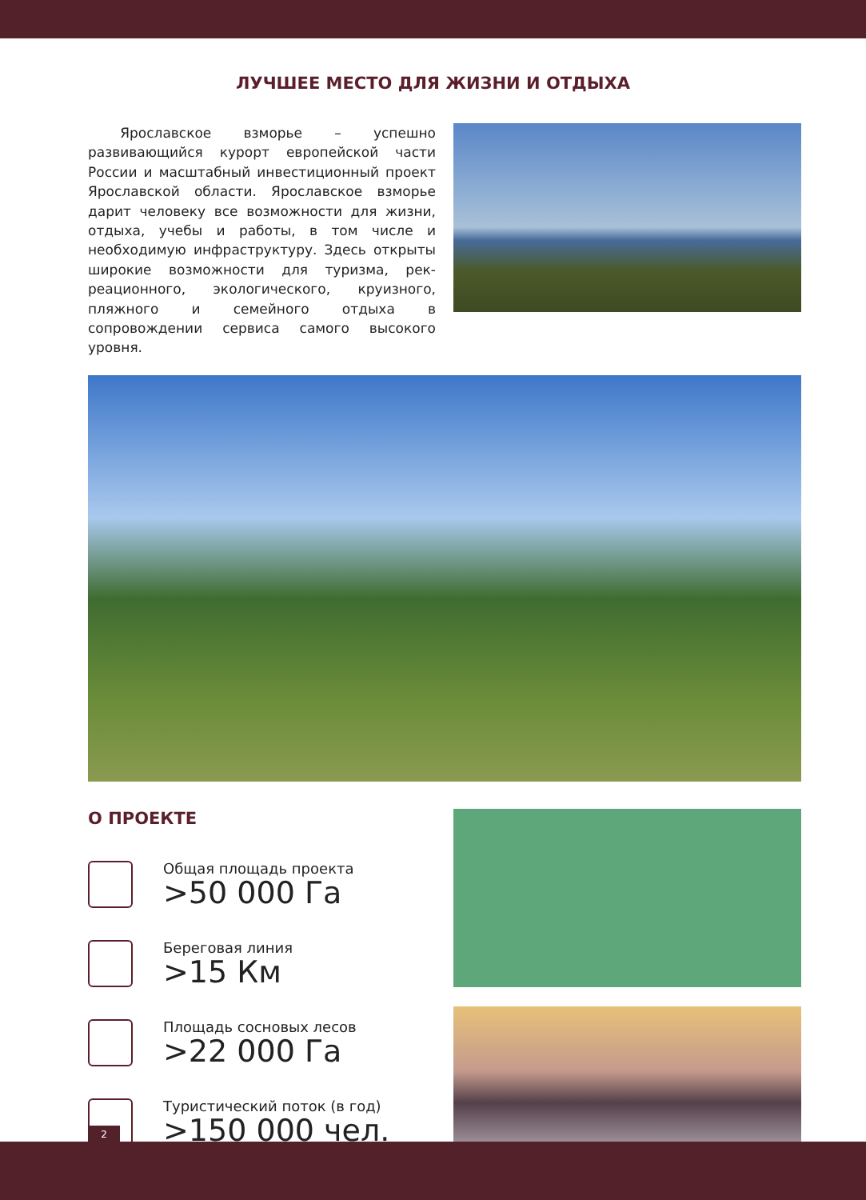ЛУЧШЕЕ МЕСТО ДЛЯ ЖИЗНИ И ОТДЫХА
Ярославское взморье – успешно развивающийся курорт европейской части России и масштабный инвестиционный проект Ярославской области. Ярославское взморье дарит человеку все воз­можности для жизни, отдыха, учебы и работы, в том числе и необходимую инфраструктуру. Здесь открыты широкие возможности для туризма, рек­реационного, экологического, круизного, пляжного и семейного отдыха в сопровождении сервиса самого высокого уровня.
О ПРОЕКТЕ
Общая площадь проекта
>50 000 Га
Береговая линия
>15 Км
Площадь сосновых лесов
>22 000 Га
Туристический поток (в год)
>150 000 чел.
2